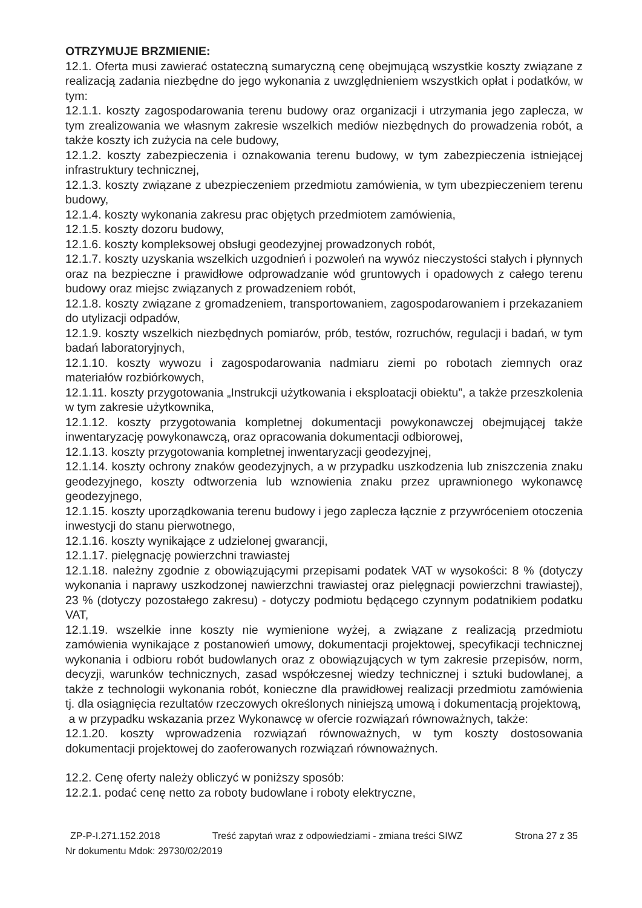OTRZYMUJE BRZMIENIE:
12.1. Oferta musi zawierać ostateczną sumaryczną cenę obejmującą wszystkie koszty związane z realizacją zadania niezbędne do jego wykonania z uwzględnieniem wszystkich opłat i podatków, w tym:
12.1.1. koszty zagospodarowania terenu budowy oraz organizacji i utrzymania jego zaplecza, w tym zrealizowania we własnym zakresie wszelkich mediów niezbędnych do prowadzenia robót, a także koszty ich zużycia na cele budowy,
12.1.2. koszty zabezpieczenia i oznakowania terenu budowy, w tym zabezpieczenia istniejącej infrastruktury technicznej,
12.1.3. koszty związane z ubezpieczeniem przedmiotu zamówienia, w tym ubezpieczeniem terenu budowy,
12.1.4. koszty wykonania zakresu prac objętych przedmiotem zamówienia,
12.1.5. koszty dozoru budowy,
12.1.6. koszty kompleksowej obsługi geodezyjnej prowadzonych robót,
12.1.7. koszty uzyskania wszelkich uzgodnień i pozwoleń na wywóz nieczystości stałych i płynnych oraz na bezpieczne i prawidłowe odprowadzanie wód gruntowych i opadowych z całego terenu budowy oraz miejsc związanych z prowadzeniem robót,
12.1.8. koszty związane z gromadzeniem, transportowaniem, zagospodarowaniem i przekazaniem do utylizacji odpadów,
12.1.9. koszty wszelkich niezbędnych pomiarów, prób, testów, rozruchów, regulacji i badań, w tym badań laboratoryjnych,
12.1.10. koszty wywozu i zagospodarowania nadmiaru ziemi po robotach ziemnych oraz materiałów rozbiórkowych,
12.1.11. koszty przygotowania „Instrukcji użytkowania i eksploatacji obiektu”, a także przeszkolenia w tym zakresie użytkownika,
12.1.12. koszty przygotowania kompletnej dokumentacji powykonawczej obejmującej także inwentaryzację powykonawczą, oraz opracowania dokumentacji odbiorowej,
12.1.13. koszty przygotowania kompletnej inwentaryzacji geodezyjnej,
12.1.14. koszty ochrony znaków geodezyjnych, a w przypadku uszkodzenia lub zniszczenia znaku geodezyjnego, koszty odtworzenia lub wznowienia znaku przez uprawnionego wykonawcę geodezyjnego,
12.1.15. koszty uporządkowania terenu budowy i jego zaplecza łącznie z przywróceniem otoczenia inwestycji do stanu pierwotnego,
12.1.16. koszty wynikające z udzielonej gwarancji,
12.1.17. pielęgnację powierzchni trawiastej
12.1.18. należny zgodnie z obowiązującymi przepisami podatek VAT w wysokości: 8 % (dotyczy wykonania i naprawy uszkodzonej nawierzchni trawiastej oraz pielęgnacji powierzchni trawiastej), 23 % (dotyczy pozostałego zakresu) - dotyczy podmiotu będącego czynnym podatnikiem podatku VAT,
12.1.19. wszelkie inne koszty nie wymienione wyżej, a związane z realizacją przedmiotu zamówienia wynikające z postanowień umowy, dokumentacji projektowej, specyfikacji technicznej wykonania i odbioru robót budowlanych oraz z obowiązujących w tym zakresie przepisów, norm, decyzji, warunków technicznych, zasad współczesnej wiedzy technicznej i sztuki budowlanej, a także z technologii wykonania robót, konieczne dla prawidłowej realizacji przedmiotu zamówienia tj. dla osiągnięcia rezultatów rzeczowych określonych niniejszą umową i dokumentacją projektową,
a w przypadku wskazania przez Wykonawcę w ofercie rozwiązań równoważnych, także:
12.1.20. koszty wprowadzenia rozwiązań równoważnych, w tym koszty dostosowania dokumentacji projektowej do zaoferowanych rozwiązań równoważnych.
12.2. Cenę oferty należy obliczyć w poniższy sposób:
12.2.1. podać cenę netto za roboty budowlane i roboty elektryczne,
ZP-P-I.271.152.2018 Treść zapytań wraz z odpowiedziami - zmiana treści SIWZ Strona 27 z 35
Nr dokumentu Mdok: 29730/02/2019